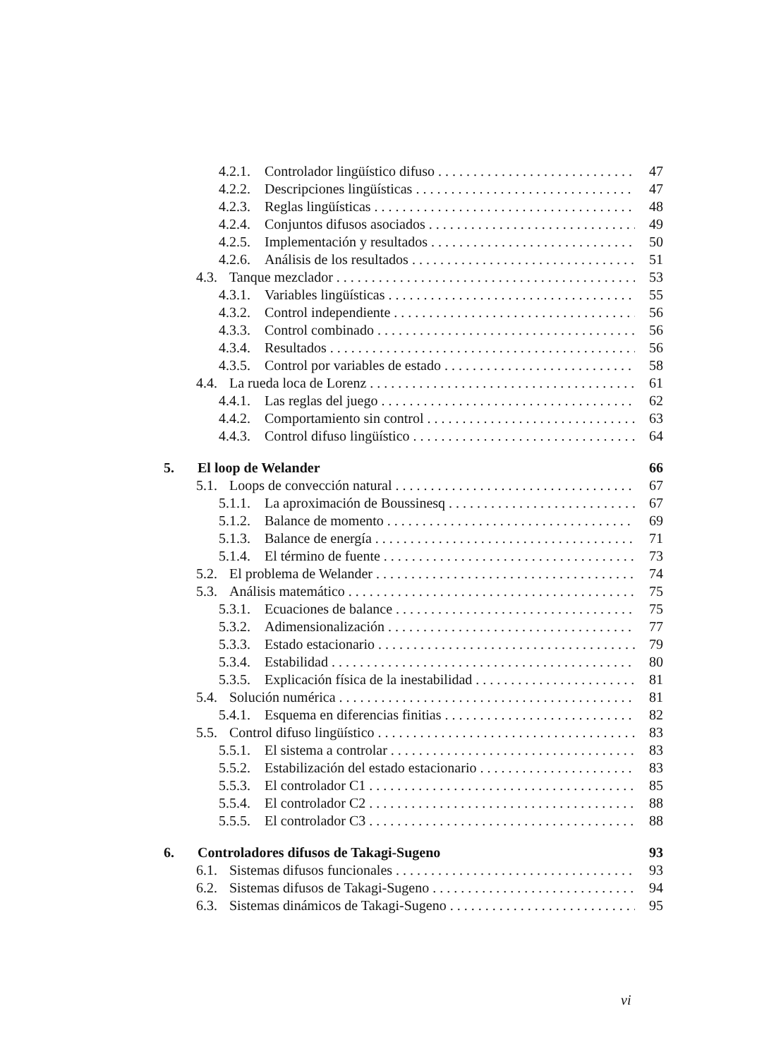4.2.1. Controlador lingüístico difuso 47
4.2.2. Descripciones lingüísticas 47
4.2.3. Reglas lingüísticas 48
4.2.4. Conjuntos difusos asociados 49
4.2.5. Implementación y resultados 50
4.2.6. Análisis de los resultados 51
4.3. Tanque mezclador 53
4.3.1. Variables lingüísticas 55
4.3.2. Control independiente 56
4.3.3. Control combinado 56
4.3.4. Resultados 56
4.3.5. Control por variables de estado 58
4.4. La rueda loca de Lorenz 61
4.4.1. Las reglas del juego 62
4.4.2. Comportamiento sin control 63
4.4.3. Control difuso lingüístico 64
5. El loop de Welander 66
5.1. Loops de convección natural 67
5.1.1. La aproximación de Boussinesq 67
5.1.2. Balance de momento 69
5.1.3. Balance de energía 71
5.1.4. El término de fuente 73
5.2. El problema de Welander 74
5.3. Análisis matemático 75
5.3.1. Ecuaciones de balance 75
5.3.2. Adimensionalización 77
5.3.3. Estado estacionario 79
5.3.4. Estabilidad 80
5.3.5. Explicación física de la inestabilidad 81
5.4. Solución numérica 81
5.4.1. Esquema en diferencias finitias 82
5.5. Control difuso lingüístico 83
5.5.1. El sistema a controlar 83
5.5.2. Estabilización del estado estacionario 83
5.5.3. El controlador C1 85
5.5.4. El controlador C2 88
5.5.5. El controlador C3 88
6. Controladores difusos de Takagi-Sugeno 93
6.1. Sistemas difusos funcionales 93
6.2. Sistemas difusos de Takagi-Sugeno 94
6.3. Sistemas dinámicos de Takagi-Sugeno 95
vi